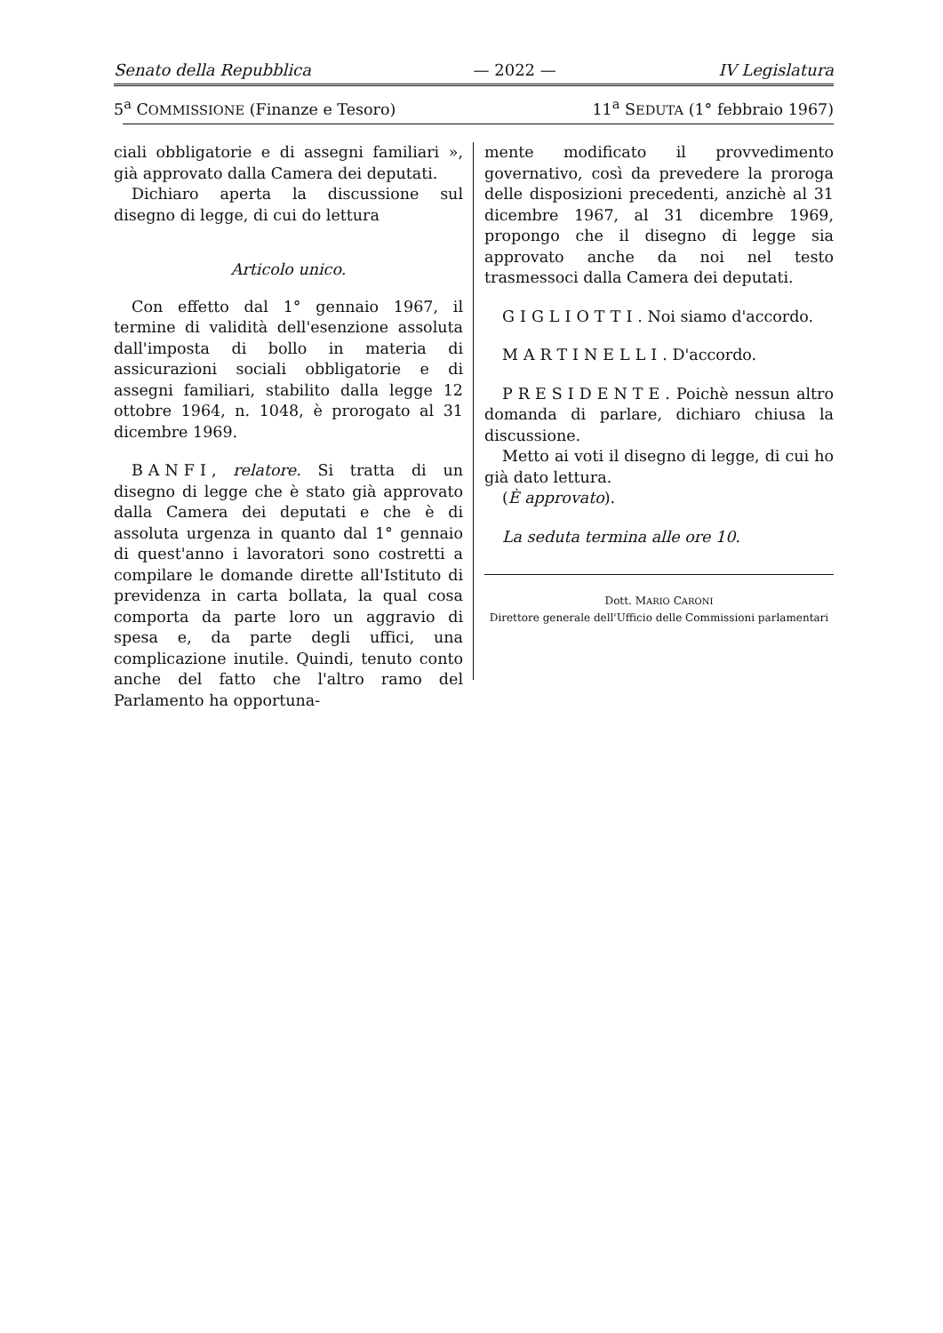Senato della Repubblica — 2022 — IV Legislatura
5<sup>a</sup> COMMISSIONE (Finanze e Tesoro) 11<sup>a</sup> SEDUTA (1° febbraio 1967)
ciali obbligatorie e di assegni familiari », già approvato dalla Camera dei deputati.
Dichiaro aperta la discussione sul disegno di legge, di cui do lettura
Articolo unico.
Con effetto dal 1° gennaio 1967, il termine di validità dell'esenzione assoluta dall'imposta di bollo in materia di assicurazioni sociali obbligatorie e di assegni familiari, stabilito dalla legge 12 ottobre 1964, n. 1048, è prorogato al 31 dicembre 1969.
BANFI, relatore. Si tratta di un disegno di legge che è stato già approvato dalla Camera dei deputati e che è di assoluta urgenza in quanto dal 1° gennaio di quest'anno i lavoratori sono costretti a compilare le domande dirette all'Istituto di previdenza in carta bollata, la qual cosa comporta da parte loro un aggravio di spesa e, da parte degli uffici, una complicazione inutile. Quindi, tenuto conto anche del fatto che l'altro ramo del Parlamento ha opportuna-
mente modificato il provvedimento governativo, così da prevedere la proroga delle disposizioni precedenti, anzichè al 31 dicembre 1967, al 31 dicembre 1969, propongo che il disegno di legge sia approvato anche da noi nel testo trasmessoci dalla Camera dei deputati.
GIGLIOTTI. Noi siamo d'accordo.
MARTINELLI. D'accordo.
PRESIDENTE. Poichè nessun altro domanda di parlare, dichiaro chiusa la discussione.
Metto ai voti il disegno di legge, di cui ho già dato lettura.
(È approvato).
La seduta termina alle ore 10.
Dott. MARIO CARONI
Direttore generale dell'Ufficio delle Commissioni parlamentari